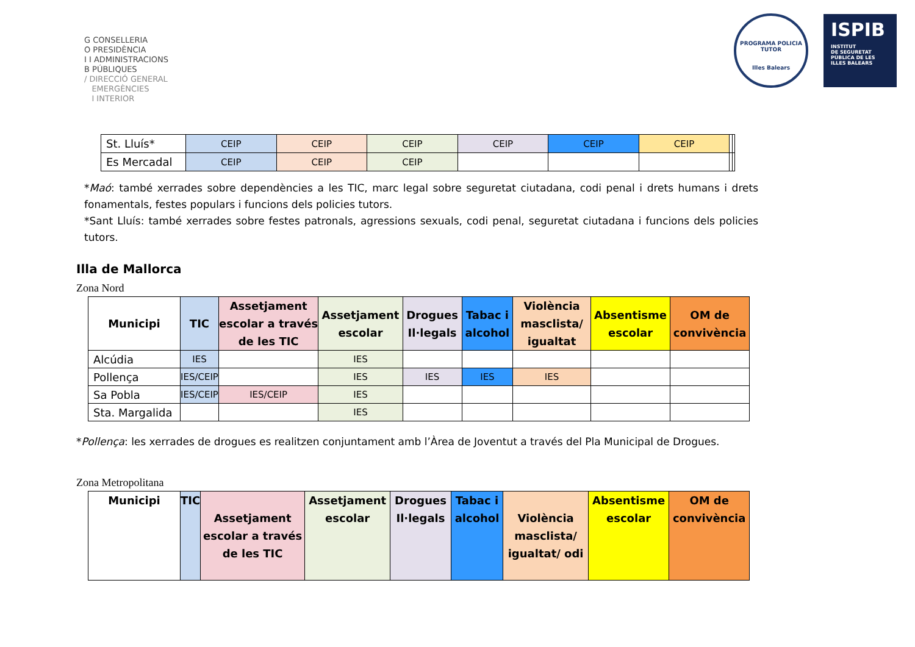G CONSELLERIA
O PRESIDÈNCIA
I I ADMINISTRACIONS
B PÚBLIQUES
/ DIRECCIÓ GENERAL
EMERGÈNCIES
I INTERIOR
PROGRAMA POLICIA TUTOR
Illes Balears
ISPIB
INSTITUT
DE SEGURETAT
PÚBLICA DE LES
ILLES BALEARS
| St. Lluís* | CEIP | CEIP | CEIP | CEIP | CEIP | CEIP | | |
| Es Mercadal | CEIP | CEIP | CEIP | | | | | |
*Maó: també xerrades sobre dependències a les TIC, marc legal sobre seguretat ciutadana, codi penal i drets humans i drets fonamentals, festes populars i funcions dels policies tutors.
*Sant Lluís: també xerrades sobre festes patronals, agressions sexuals, codi penal, seguretat ciutadana i funcions dels policies tutors.
Illa de Mallorca
Zona Nord
| Municipi | TIC | Assetjament escolar a través de les TIC | Assetjament escolar | Drogues Il·legals | Tabac i alcohol | Violència masclista/ igualtat | Absentisme escolar | OM de convivència |
| --- | --- | --- | --- | --- | --- | --- | --- | --- |
| Alcúdia | IES | | IES | | | | | |
| Pollença | IES/CEIP | | IES | IES | IES | IES | | |
| Sa Pobla | IES/CEIP | IES/CEIP | IES | | | | | |
| Sta. Margalida | | | IES | | | | | |
*Pollença: les xerrades de drogues es realitzen conjuntament amb l’Àrea de Joventut a través del Pla Municipal de Drogues.
Zona Metropolitana
| Municipi | TIC | Assetjament escolar a través de les TIC | Assetjament escolar | Drogues Il·legals | Tabac i alcohol | Violència masclista/ igualtat/ odi | Absentisme escolar | OM de convivència |
| --- | --- | --- | --- | --- | --- | --- | --- | --- |